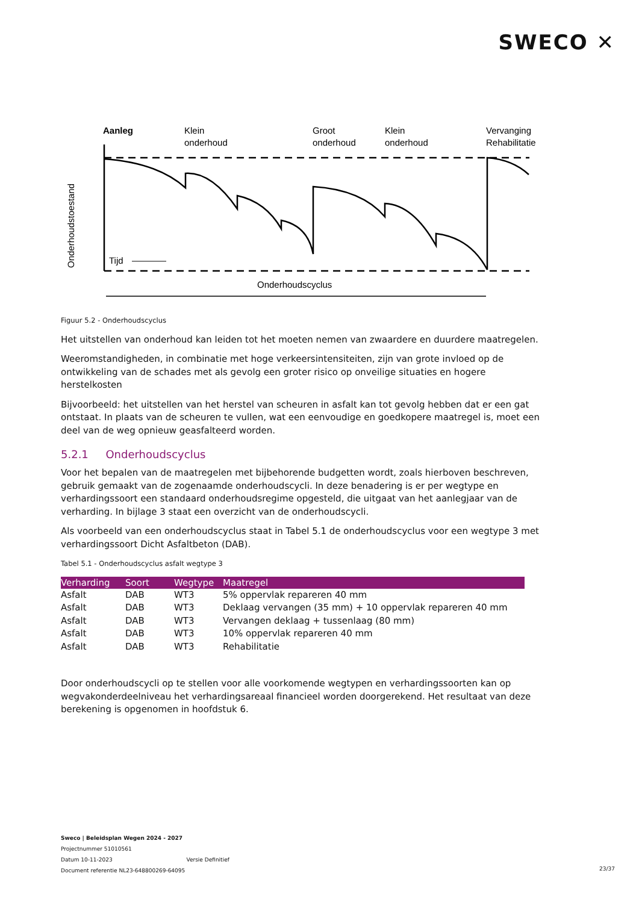SWECO ✕
Aanleg
Klein
onderhoud
Groot
onderhoud
Klein
onderhoud
Vervanging
Rehabilitatie
Tijd
Onderhoudstoestand
Onderhoudscyclus
Figuur 5.2 - Onderhoudscyclus
Het uitstellen van onderhoud kan leiden tot het moeten nemen van zwaardere en duurdere maatregelen.
Weeromstandigheden, in combinatie met hoge verkeersintensiteiten, zijn van grote invloed op de ontwikkeling van de schades met als gevolg een groter risico op onveilige situaties en hogere herstelkosten
Bijvoorbeeld: het uitstellen van het herstel van scheuren in asfalt kan tot gevolg hebben dat er een gat ontstaat. In plaats van de scheuren te vullen, wat een eenvoudige en goedkopere maatregel is, moet een deel van de weg opnieuw geasfalteerd worden.
5.2.1 Onderhoudscyclus
Voor het bepalen van de maatregelen met bijbehorende budgetten wordt, zoals hierboven beschreven, gebruik gemaakt van de zogenaamde onderhoudscycli. In deze benadering is er per wegtype en verhardingssoort een standaard onderhoudsregime opgesteld, die uitgaat van het aanlegjaar van de verharding. In bijlage 3 staat een overzicht van de onderhoudscycli.
Als voorbeeld van een onderhoudscyclus staat in Tabel 5.1 de onderhoudscyclus voor een wegtype 3 met verhardingssoort Dicht Asfaltbeton (DAB).
Tabel 5.1 - Onderhoudscyclus asfalt wegtype 3
| Verharding | Soort | Wegtype | Maatregel |
| --- | --- | --- | --- |
| Asfalt | DAB | WT3 | 5% oppervlak repareren 40 mm |
| Asfalt | DAB | WT3 | Deklaag vervangen (35 mm) + 10 oppervlak repareren 40 mm |
| Asfalt | DAB | WT3 | Vervangen deklaag + tussenlaag (80 mm) |
| Asfalt | DAB | WT3 | 10% oppervlak repareren 40 mm |
| Asfalt | DAB | WT3 | Rehabilitatie |
Door onderhoudscycli op te stellen voor alle voorkomende wegtypen en verhardingssoorten kan op wegvakonderdeelniveau het verhardingsareaal financieel worden doorgerekend. Het resultaat van deze berekening is opgenomen in hoofdstuk 6.
Sweco | Beleidsplan Wegen 2024 - 2027
Projectnummer 51010561
Datum 10-11-2023 Versie Definitief
Document referentie NL23-648800269-64095
23/37